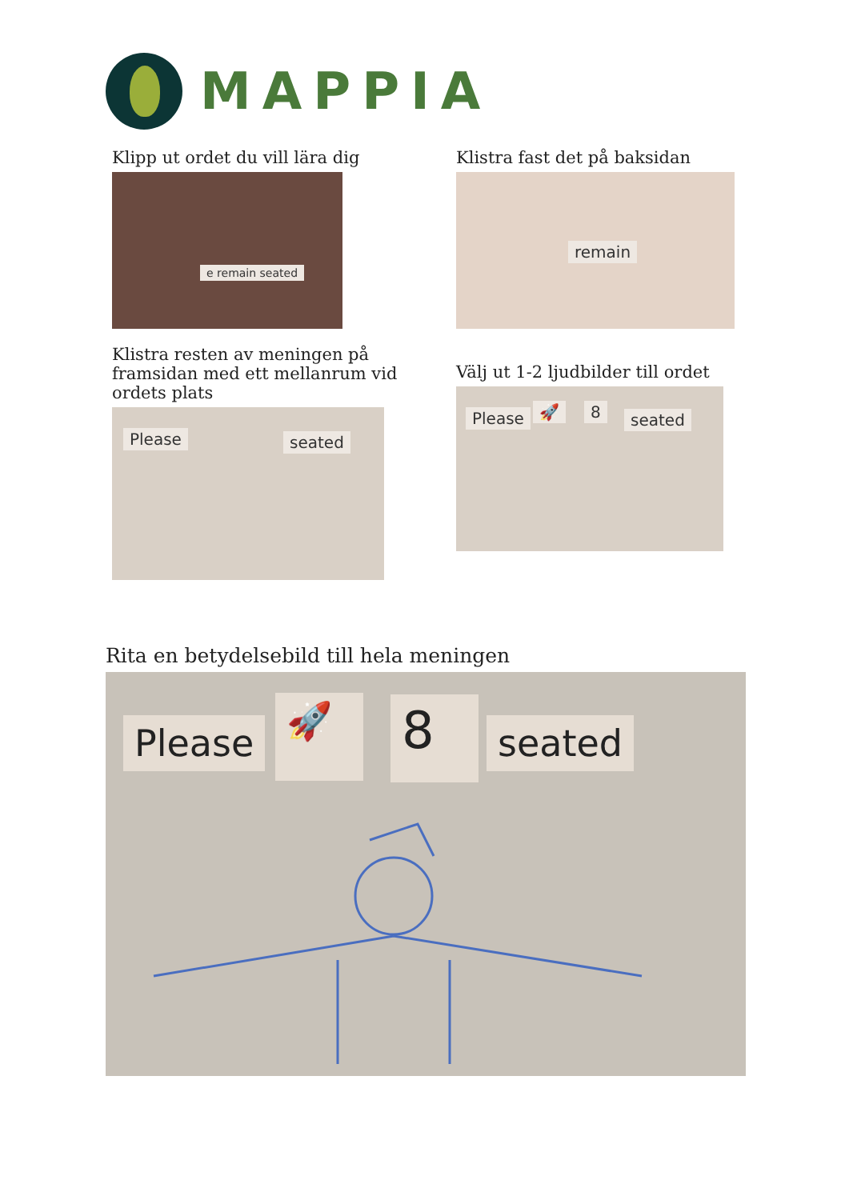MAPPIA
Klipp ut ordet du vill lära dig
e remain seated
Klistra fast det på baksidan
remain
Klistra resten av meningen på framsidan med ett mellanrum vid ordets plats
Please seated
Välj ut 1-2 ljudbilder till ordet
Please 🚀 8 seated
Rita en betydelsebild till hela meningen
Please
🚀 8 seated